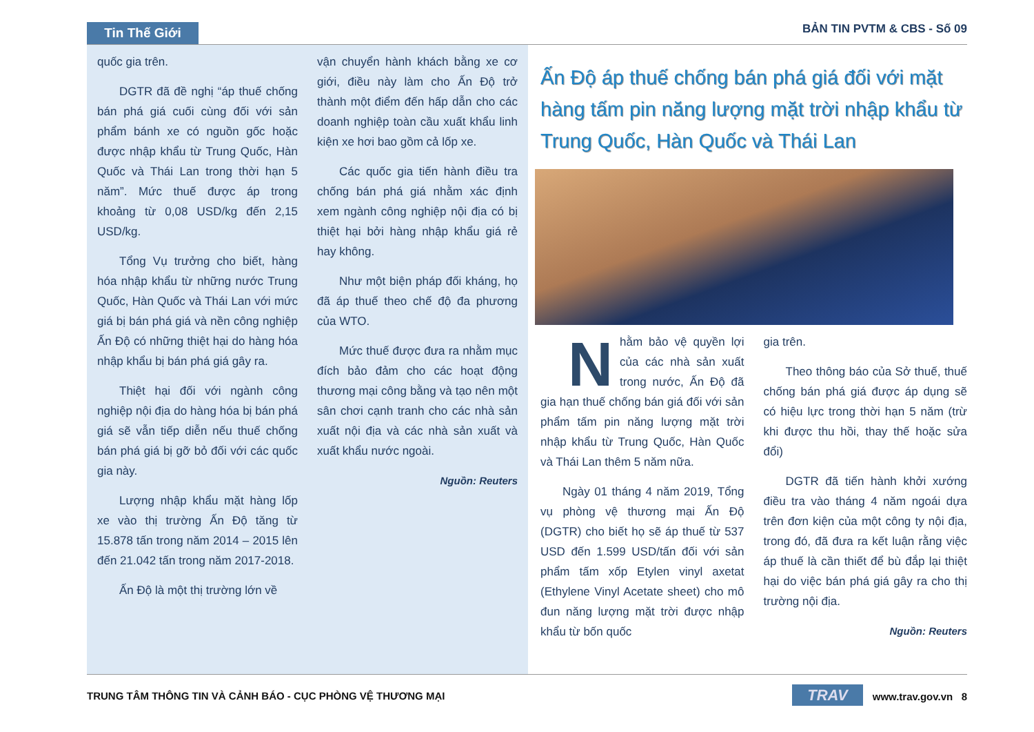Tin Thế Giới BẢN TIN PVTM & CBS - Số 09
quốc gia trên.
DGTR đã đề nghị “áp thuế chống bán phá giá cuối cùng đối với sản phẩm bánh xe có nguồn gốc hoặc được nhập khẩu từ Trung Quốc, Hàn Quốc và Thái Lan trong thời hạn 5 năm”. Mức thuế được áp trong khoảng từ 0,08 USD/kg đến 2,15 USD/kg.
Tổng Vụ trưởng cho biết, hàng hóa nhập khẩu từ những nước Trung Quốc, Hàn Quốc và Thái Lan với mức giá bị bán phá giá và nền công nghiệp Ấn Độ có những thiệt hại do hàng hóa nhập khẩu bị bán phá giá gây ra.
Thiệt hại đối với ngành công nghiệp nội địa do hàng hóa bị bán phá giá sẽ vẫn tiếp diễn nếu thuế chống bán phá giá bị gỡ bỏ đối với các quốc gia này.
Lượng nhập khẩu mặt hàng lốp xe vào thị trường Ấn Độ tăng từ 15.878 tấn trong năm 2014 – 2015 lên đến 21.042 tấn trong năm 2017-2018.
Ấn Độ là một thị trường lớn về
vận chuyển hành khách bằng xe cơ giới, điều này làm cho Ấn Độ trở thành một điểm đến hấp dẫn cho các doanh nghiệp toàn cầu xuất khẩu linh kiện xe hơi bao gồm cả lốp xe.
Các quốc gia tiến hành điều tra chống bán phá giá nhằm xác định xem ngành công nghiệp nội địa có bị thiệt hại bởi hàng nhập khẩu giá rẻ hay không.
Như một biện pháp đối kháng, họ đã áp thuế theo chế độ đa phương của WTO.
Mức thuế được đưa ra nhằm mục đích bảo đảm cho các hoạt động thương mại công bằng và tạo nên một sân chơi cạnh tranh cho các nhà sản xuất nội địa và các nhà sản xuất và xuất khẩu nước ngoài.
Nguồn: Reuters
Ấn Độ áp thuế chống bán phá giá đối với mặt hàng tấm pin năng lượng mặt trời nhập khẩu từ Trung Quốc, Hàn Quốc và Thái Lan
Nhằm bảo vệ quyền lợi của các nhà sản xuất trong nước, Ấn Độ đã gia hạn thuế chống bán giá đối với sản phẩm tấm pin năng lượng mặt trời nhập khẩu từ Trung Quốc, Hàn Quốc và Thái Lan thêm 5 năm nữa.
Ngày 01 tháng 4 năm 2019, Tổng vụ phòng vệ thương mại Ấn Độ (DGTR) cho biết họ sẽ áp thuế từ 537 USD đến 1.599 USD/tấn đối với sản phẩm tấm xốp Etylen vinyl axetat (Ethylene Vinyl Acetate sheet) cho mô đun năng lượng mặt trời được nhập khẩu từ bốn quốc
gia trên.
Theo thông báo của Sở thuế, thuế chống bán phá giá được áp dụng sẽ có hiệu lực trong thời hạn 5 năm (trừ khi được thu hồi, thay thế hoặc sửa đổi)
DGTR đã tiến hành khởi xướng điều tra vào tháng 4 năm ngoái dựa trên đơn kiện của một công ty nội địa, trong đó, đã đưa ra kết luận rằng việc áp thuế là cần thiết để bù đắp lại thiệt hại do việc bán phá giá gây ra cho thị trường nội địa.
Nguồn: Reuters
TRUNG TÂM THÔNG TIN VÀ CẢNH BÁO - CỤC PHÒNG VỆ THƯƠNG MẠI TRAV www.trav.gov.vn 8